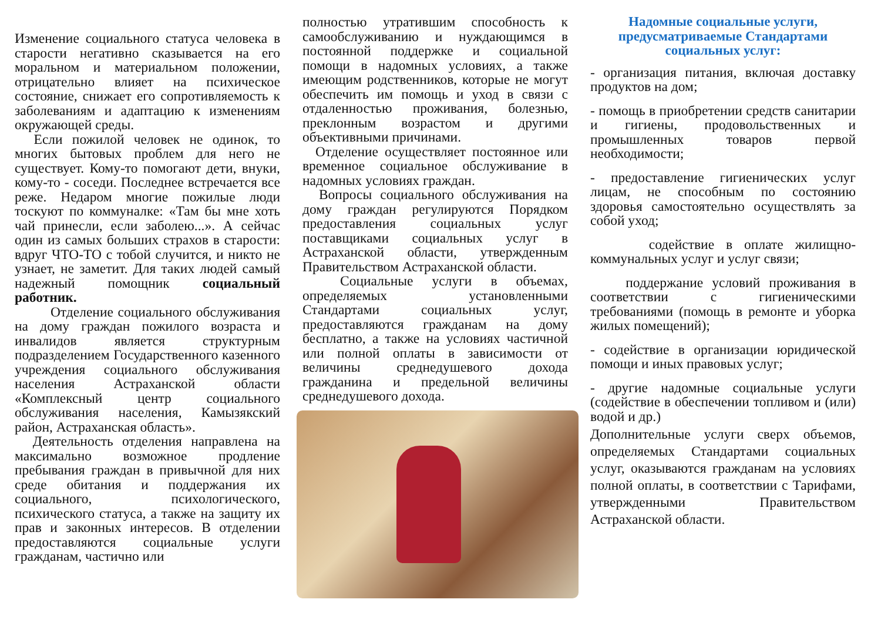Изменение социального статуса человека в старости негативно сказывается на его моральном и материальном положении, отрицательно влияет на психическое состояние, снижает его сопротивляемость к заболеваниям и адаптацию к изменениям окружающей среды.
Если пожилой человек не одинок, то многих бытовых проблем для него не существует. Кому-то помогают дети, внуки, кому-то - соседи. Последнее встречается все реже. Недаром многие пожилые люди тоскуют по коммуналке: «Там бы мне хоть чай принесли, если заболею...». А сейчас один из самых больших страхов в старости: вдруг ЧТО-ТО с тобой случится, и никто не узнает, не заметит. Для таких людей самый надежный помощник социальный работник.
Отделение социального обслуживания на дому граждан пожилого возраста и инвалидов является структурным подразделением Государственного казенного учреждения социального обслуживания населения Астраханской области «Комплексный центр социального обслуживания населения, Камызякский район, Астраханская область».
Деятельность отделения направлена на максимально возможное продление пребывания граждан в привычной для них среде обитания и поддержания их социального, психологического, психического статуса, а также на защиту их прав и законных интересов. В отделении предоставляются социальные услуги гражданам, частично или
полностью утратившим способность к самообслуживанию и нуждающимся в постоянной поддержке и социальной помощи в надомных условиях, а также имеющим родственников, которые не могут обеспечить им помощь и уход в связи с отдаленностью проживания, болезнью, преклонным возрастом и другими объективными причинами.
Отделение осуществляет постоянное или временное социальное обслуживание в надомных условиях граждан.
Вопросы социального обслуживания на дому граждан регулируются Порядком предоставления социальных услуг поставщиками социальных услуг в Астраханской области, утвержденным Правительством Астраханской области.
Социальные услуги в объемах, определяемых установленными Стандартами социальных услуг, предоставляются гражданам на дому бесплатно, а также на условиях частичной или полной оплаты в зависимости от величины среднедушевого дохода гражданина и предельной величины среднедушевого дохода.
Надомные социальные услуги, предусматриваемые Стандартами социальных услуг:
- организация питания, включая доставку продуктов на дом;
- помощь в приобретении средств санитарии и гигиены, продовольственных и промышленных товаров первой необходимости;
- предоставление гигиенических услуг лицам, не способным по состоянию здоровья самостоятельно осуществлять за собой уход;
содействие в оплате жилищно-коммунальных услуг и услуг связи;
поддержание условий проживания в соответствии с гигиеническими требованиями (помощь в ремонте и уборка жилых помещений);
- содействие в организации юридической помощи и иных правовых услуг;
- другие надомные социальные услуги (содействие в обеспечении топливом и (или) водой и др.)
Дополнительные услуги сверх объемов, определяемых Стандартами социальных услуг, оказываются гражданам на условиях полной оплаты, в соответствии с Тарифами, утвержденными Правительством Астраханской области.